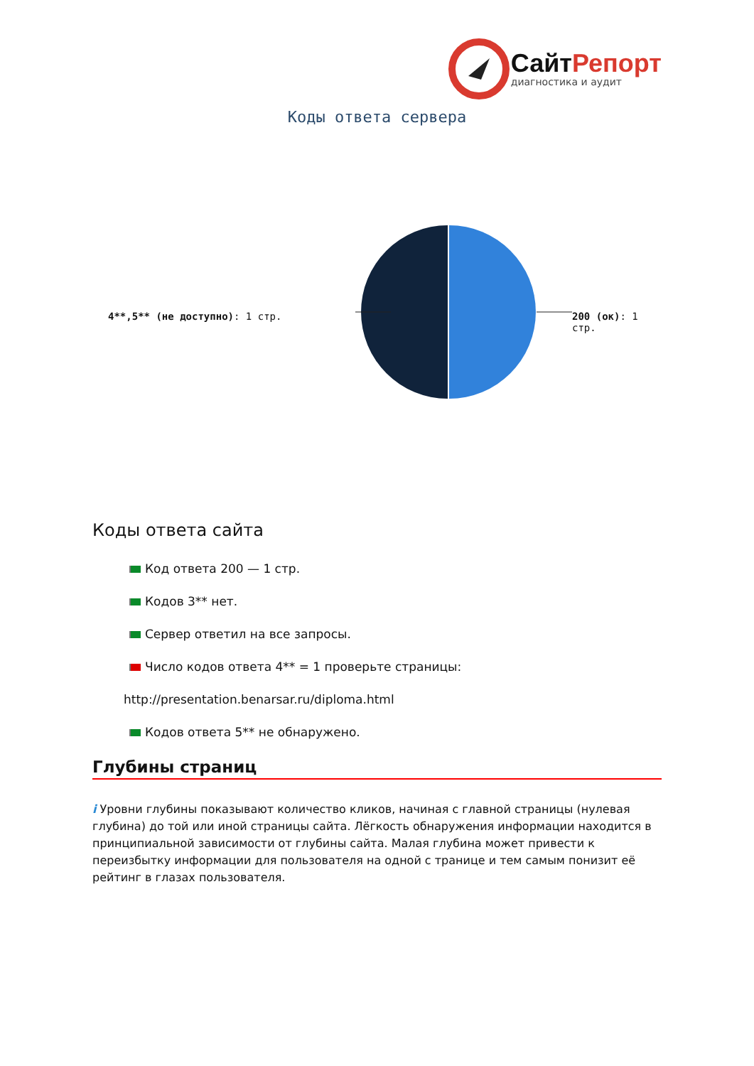СайтРепорт
диагностика и аудит
Коды ответа сервера
4**,5** (не доступно): 1 стр. 200 (ок): 1 стр.
Коды ответа сайта
Код ответа 200 — 1 стр.
Кодов 3** нет.
Сервер ответил на все запросы.
Число кодов ответа 4** = 1 проверьте страницы:
http://presentation.benarsar.ru/diploma.html
Кодов ответа 5** не обнаружено.
Глубины страниц
i Уровни глубины показывают количество кликов, начиная с главной страницы (нулевая глубина) до той или иной страницы сайта. Лёгкость обнаружения информации находится в принципиальной зависимости от глубины сайта. Малая глубина может привести к переизбытку информации для пользователя на одной с транице и тем самым понизит её рейтинг в глазах пользователя.